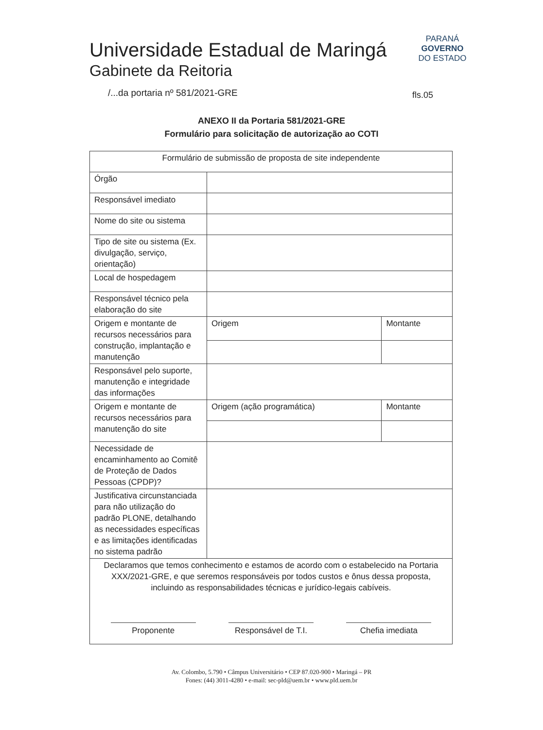Universidade Estadual de Maringá
Gabinete da Reitoria
PARANÁ
GOVERNO
DO ESTADO
/...da portaria nº 581/2021-GRE
fls.05
ANEXO II da Portaria 581/2021-GRE
Formulário para solicitação de autorização ao COTI
| Formulário de submissão de proposta de site independente | | |
| Órgão | | |
| Responsável imediato | | |
| Nome do site ou sistema | | |
| Tipo de site ou sistema (Ex. divulgação, serviço, orientação) | | |
| Local de hospedagem | | |
| Responsável técnico pela elaboração do site | | |
| Origem e montante de recursos necessários para construção, implantação e manutenção | Origem | Montante |
| Responsável pelo suporte, manutenção e integridade das informações | | |
| Origem e montante de recursos necessários para manutenção do site | Origem (ação programática) | Montante |
| Necessidade de encaminhamento ao Comitê de Proteção de Dados Pessoas (CPDP)? | | |
| Justificativa circunstanciada para não utilização do padrão PLONE, detalhando as necessidades específicas e as limitações identificadas no sistema padrão | | |
| Declaramos que temos conhecimento e estamos de acordo com o estabelecido na Portaria XXX/2021-GRE, e que seremos responsáveis por todos custos e ônus dessa proposta, incluindo as responsabilidades técnicas e jurídico-legais cabíveis. Proponente Responsável de T.I. Chefia imediata | | |
Av. Colombo, 5.790 • Câmpus Universitário • CEP 87.020-900 • Maringá – PR
Fones: (44) 3011-4280 • e-mail: sec-pld@uem.br • www.pld.uem.br